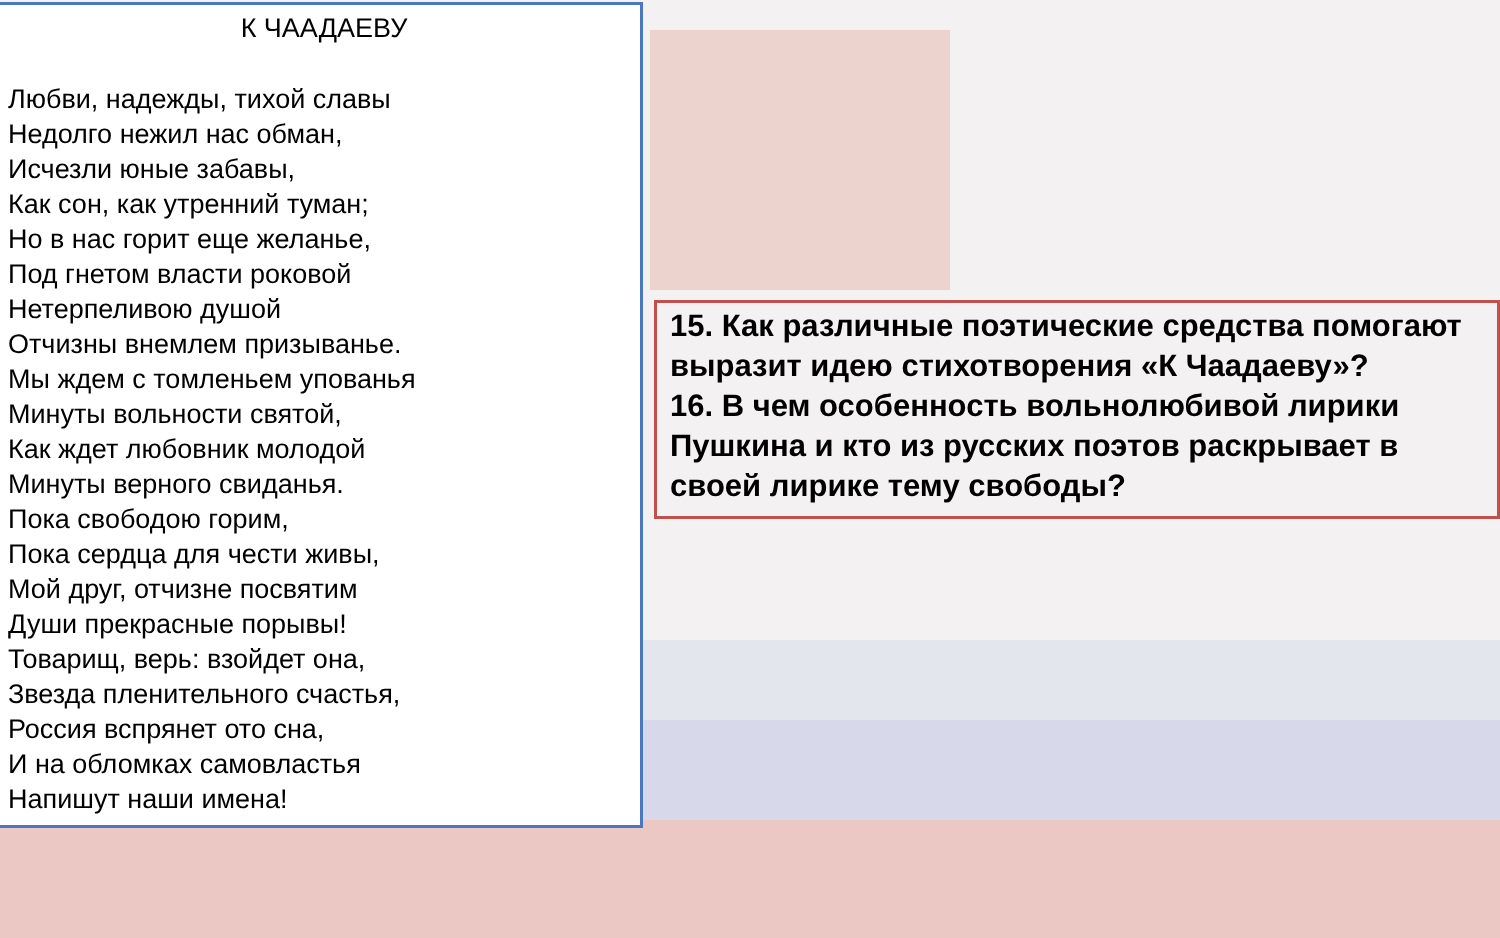К ЧААДАЕВУ
Любви, надежды, тихой славы
Недолго нежил нас обман,
Исчезли юные забавы,
Как сон, как утренний туман;
Но в нас горит еще желанье,
Под гнетом власти роковой
Нетерпеливою душой
Отчизны внемлем призыванье.
Мы ждем с томленьем упованья
Минуты вольности святой,
Как ждет любовник молодой
Минуты верного свиданья.
Пока свободою горим,
Пока сердца для чести живы,
Мой друг, отчизне посвятим
Души прекрасные порывы!
Товарищ, верь: взойдет она,
Звезда пленительного счастья,
Россия вспрянет ото сна,
И на обломках самовластья
Напишут наши имена!
15. Как различные поэтические средства помогают выразит идею стихотворения «К Чаадаеву»?
16. В чем особенность вольнолюбивой лирики Пушкина и кто из русских поэтов раскрывает в своей лирике тему свободы?